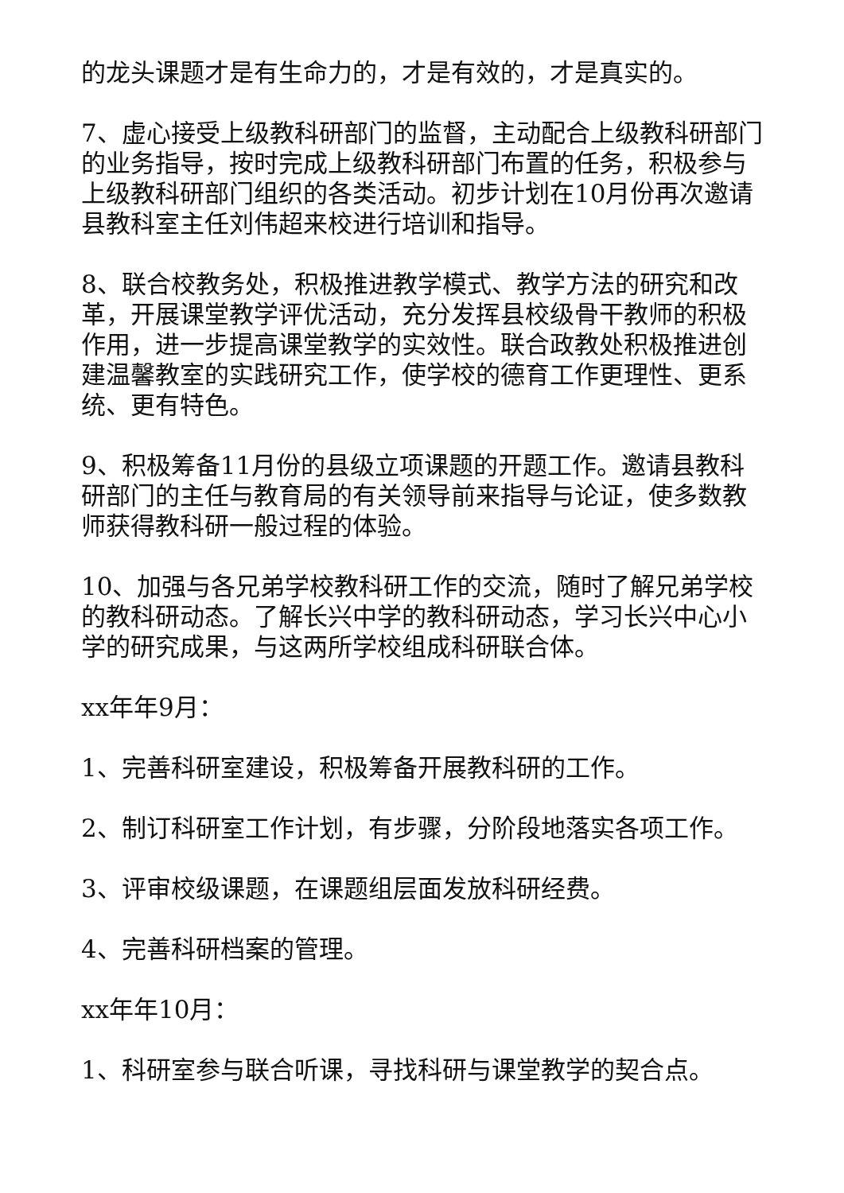的龙头课题才是有生命力的，才是有效的，才是真实的。
7、虚心接受上级教科研部门的监督，主动配合上级教科研部门的业务指导，按时完成上级教科研部门布置的任务，积极参与上级教科研部门组织的各类活动。初步计划在10月份再次邀请县教科室主任刘伟超来校进行培训和指导。
8、联合校教务处，积极推进教学模式、教学方法的研究和改革，开展课堂教学评优活动，充分发挥县校级骨干教师的积极作用，进一步提高课堂教学的实效性。联合政教处积极推进创建温馨教室的实践研究工作，使学校的德育工作更理性、更系统、更有特色。
9、积极筹备11月份的县级立项课题的开题工作。邀请县教科研部门的主任与教育局的有关领导前来指导与论证，使多数教师获得教科研一般过程的体验。
10、加强与各兄弟学校教科研工作的交流，随时了解兄弟学校的教科研动态。了解长兴中学的教科研动态，学习长兴中心小学的研究成果，与这两所学校组成科研联合体。
xx年年9月：
1、完善科研室建设，积极筹备开展教科研的工作。
2、制订科研室工作计划，有步骤，分阶段地落实各项工作。
3、评审校级课题，在课题组层面发放科研经费。
4、完善科研档案的管理。
xx年年10月：
1、科研室参与联合听课，寻找科研与课堂教学的契合点。